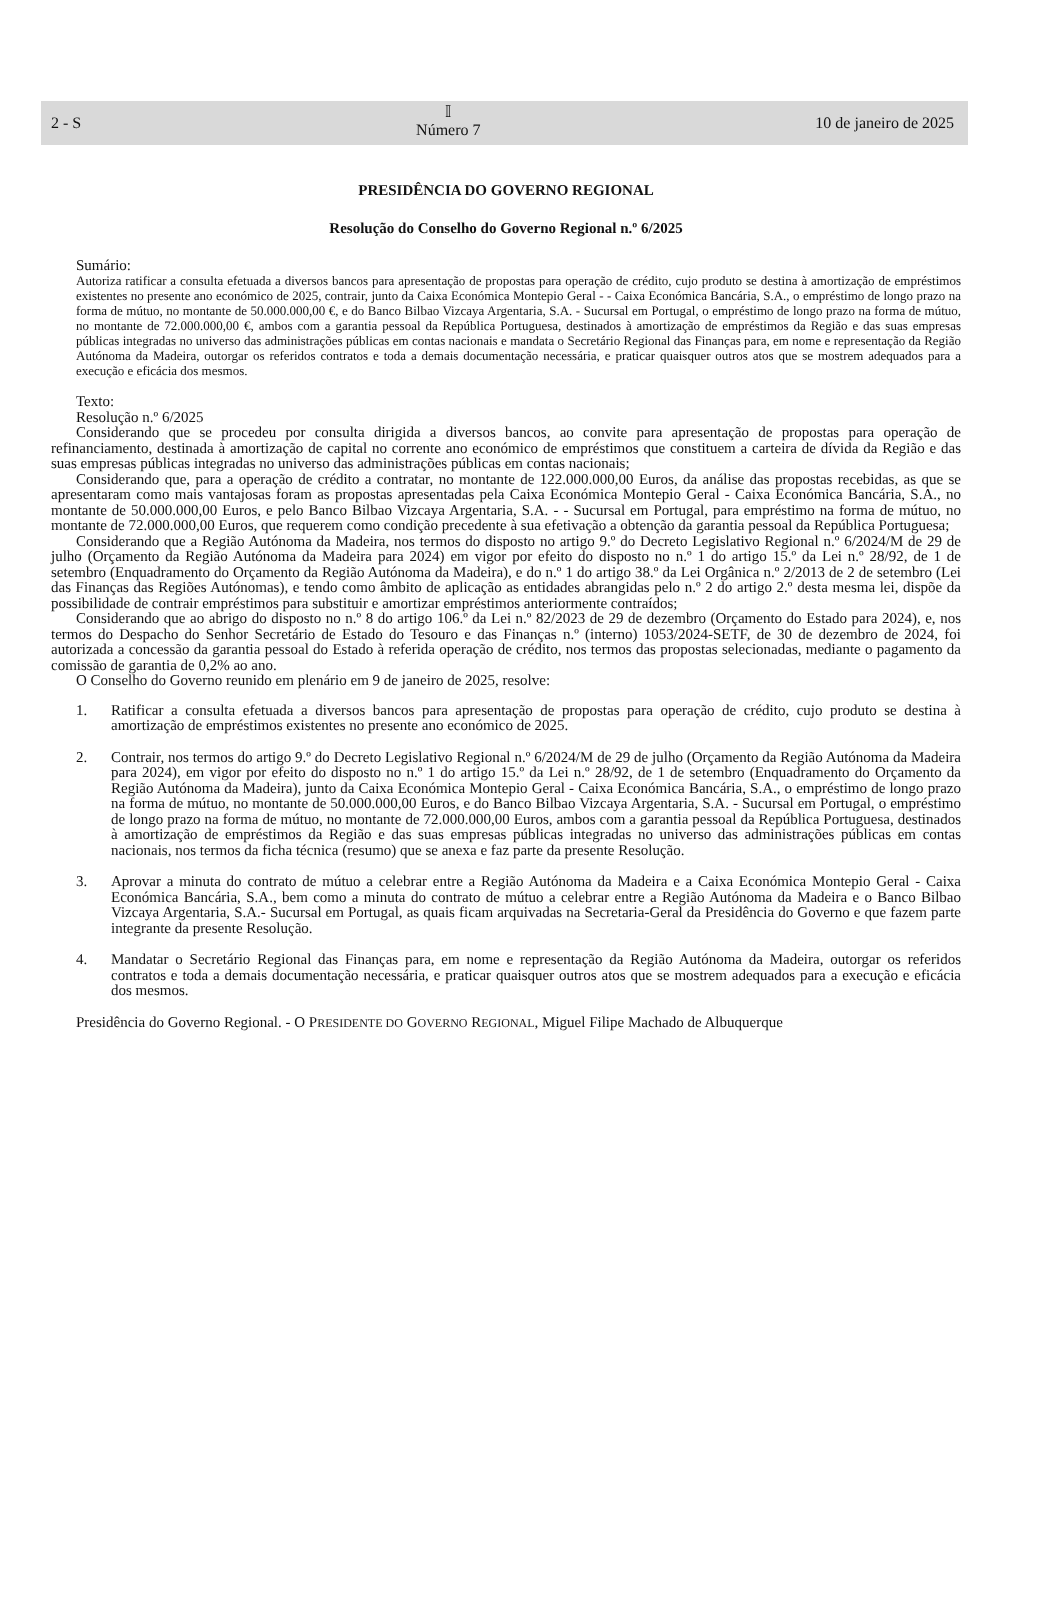2 - S
𝕀
Número 7
10 de janeiro de 2025
PRESIDÊNCIA DO GOVERNO REGIONAL
Resolução do Conselho do Governo Regional n.º 6/2025
Sumário:
Autoriza ratificar a consulta efetuada a diversos bancos para apresentação de propostas para operação de crédito, cujo produto se destina à amortização de empréstimos existentes no presente ano económico de 2025, contrair, junto da Caixa Económica Montepio Geral - - Caixa Económica Bancária, S.A., o empréstimo de longo prazo na forma de mútuo, no montante de 50.000.000,00 €, e do Banco Bilbao Vizcaya Argentaria, S.A. - Sucursal em Portugal, o empréstimo de longo prazo na forma de mútuo, no montante de 72.000.000,00 €, ambos com a garantia pessoal da República Portuguesa, destinados à amortização de empréstimos da Região e das suas empresas públicas integradas no universo das administrações públicas em contas nacionais e mandata o Secretário Regional das Finanças para, em nome e representação da Região Autónoma da Madeira, outorgar os referidos contratos e toda a demais documentação necessária, e praticar quaisquer outros atos que se mostrem adequados para a execução e eficácia dos mesmos.
Texto:
Resolução n.º 6/2025
Considerando que se procedeu por consulta dirigida a diversos bancos, ao convite para apresentação de propostas para operação de refinanciamento, destinada à amortização de capital no corrente ano económico de empréstimos que constituem a carteira de dívida da Região e das suas empresas públicas integradas no universo das administrações públicas em contas nacionais;
Considerando que, para a operação de crédito a contratar, no montante de 122.000.000,00 Euros, da análise das propostas recebidas, as que se apresentaram como mais vantajosas foram as propostas apresentadas pela Caixa Económica Montepio Geral - Caixa Económica Bancária, S.A., no montante de 50.000.000,00 Euros, e pelo Banco Bilbao Vizcaya Argentaria, S.A. - - Sucursal em Portugal, para empréstimo na forma de mútuo, no montante de 72.000.000,00 Euros, que requerem como condição precedente à sua efetivação a obtenção da garantia pessoal da República Portuguesa;
Considerando que a Região Autónoma da Madeira, nos termos do disposto no artigo 9.º do Decreto Legislativo Regional n.º 6/2024/M de 29 de julho (Orçamento da Região Autónoma da Madeira para 2024) em vigor por efeito do disposto no n.º 1 do artigo 15.º da Lei n.º 28/92, de 1 de setembro (Enquadramento do Orçamento da Região Autónoma da Madeira), e do n.º 1 do artigo 38.º da Lei Orgânica n.º 2/2013 de 2 de setembro (Lei das Finanças das Regiões Autónomas), e tendo como âmbito de aplicação as entidades abrangidas pelo n.º 2 do artigo 2.º desta mesma lei, dispõe da possibilidade de contrair empréstimos para substituir e amortizar empréstimos anteriormente contraídos;
Considerando que ao abrigo do disposto no n.º 8 do artigo 106.º da Lei n.º 82/2023 de 29 de dezembro (Orçamento do Estado para 2024), e, nos termos do Despacho do Senhor Secretário de Estado do Tesouro e das Finanças n.º (interno) 1053/2024-SETF, de 30 de dezembro de 2024, foi autorizada a concessão da garantia pessoal do Estado à referida operação de crédito, nos termos das propostas selecionadas, mediante o pagamento da comissão de garantia de 0,2% ao ano.
O Conselho do Governo reunido em plenário em 9 de janeiro de 2025, resolve:
1. Ratificar a consulta efetuada a diversos bancos para apresentação de propostas para operação de crédito, cujo produto se destina à amortização de empréstimos existentes no presente ano económico de 2025.
2. Contrair, nos termos do artigo 9.º do Decreto Legislativo Regional n.º 6/2024/M de 29 de julho (Orçamento da Região Autónoma da Madeira para 2024), em vigor por efeito do disposto no n.º 1 do artigo 15.º da Lei n.º 28/92, de 1 de setembro (Enquadramento do Orçamento da Região Autónoma da Madeira), junto da Caixa Económica Montepio Geral - Caixa Económica Bancária, S.A., o empréstimo de longo prazo na forma de mútuo, no montante de 50.000.000,00 Euros, e do Banco Bilbao Vizcaya Argentaria, S.A. - Sucursal em Portugal, o empréstimo de longo prazo na forma de mútuo, no montante de 72.000.000,00 Euros, ambos com a garantia pessoal da República Portuguesa, destinados à amortização de empréstimos da Região e das suas empresas públicas integradas no universo das administrações públicas em contas nacionais, nos termos da ficha técnica (resumo) que se anexa e faz parte da presente Resolução.
3. Aprovar a minuta do contrato de mútuo a celebrar entre a Região Autónoma da Madeira e a Caixa Económica Montepio Geral - Caixa Económica Bancária, S.A., bem como a minuta do contrato de mútuo a celebrar entre a Região Autónoma da Madeira e o Banco Bilbao Vizcaya Argentaria, S.A.- Sucursal em Portugal, as quais ficam arquivadas na Secretaria-Geral da Presidência do Governo e que fazem parte integrante da presente Resolução.
4. Mandatar o Secretário Regional das Finanças para, em nome e representação da Região Autónoma da Madeira, outorgar os referidos contratos e toda a demais documentação necessária, e praticar quaisquer outros atos que se mostrem adequados para a execução e eficácia dos mesmos.
Presidência do Governo Regional. - O PRESIDENTE DO GOVERNO REGIONAL, Miguel Filipe Machado de Albuquerque